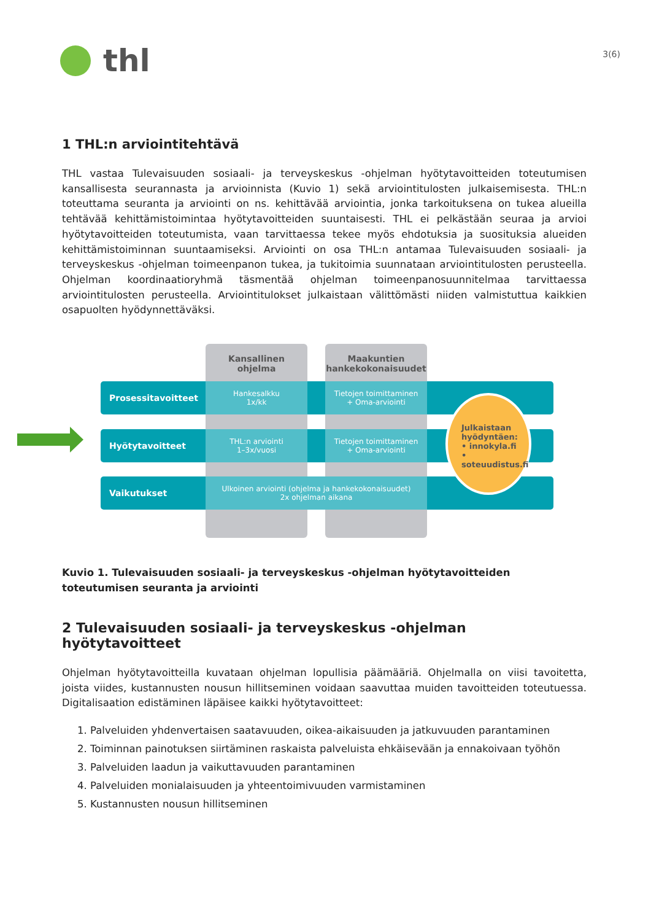thl
3(6)
1 THL:n arviointitehtävä
THL vastaa Tulevaisuuden sosiaali- ja terveyskeskus -ohjelman hyötytavoitteiden toteutumisen kansallisesta seurannasta ja arvioinnista (Kuvio 1) sekä arviointitulosten julkaisemisesta. THL:n toteuttama seuranta ja arviointi on ns. kehittävää arviointia, jonka tarkoituksena on tukea alueilla tehtävää kehittämistoimintaa hyötytavoitteiden suuntaisesti. THL ei pelkästään seuraa ja arvioi hyötytavoitteiden toteutumista, vaan tarvittaessa tekee myös ehdotuksia ja suosituksia alueiden kehittämistoiminnan suuntaamiseksi. Arviointi on osa THL:n antamaa Tulevaisuuden sosiaali- ja terveyskeskus -ohjelman toimeenpanon tukea, ja tukitoimia suunnataan arviointitulosten perusteella. Ohjelman koordinaatioryhmä täsmentää ohjelman toimeenpanosuunnitelmaa tarvittaessa arviointitulosten perusteella. Arviointitulokset julkaistaan välittömästi niiden valmistuttua kaikkien osapuolten hyödynnettäväksi.
Kansallinen
ohjelma
Maakuntien
hankekokonaisuudet
Prosessitavoitteet
Hyötytavoitteet
Vaikutukset
Hankesalkku
1x/kk
Tietojen toimittaminen
+ Oma-arviointi
THL:n arviointi
1–3x/vuosi
Tietojen toimittaminen
+ Oma-arviointi
Ulkoinen arviointi (ohjelma ja hankekokonaisuudet)
2x ohjelman aikana
Julkaistaan
hyödyntäen:
• innokyla.fi
• soteuudistus.fi
Kuvio 1. Tulevaisuuden sosiaali- ja terveyskeskus -ohjelman hyötytavoitteiden toteutumisen seuranta ja arviointi
2 Tulevaisuuden sosiaali- ja terveyskeskus -ohjelman hyötytavoitteet
Ohjelman hyötytavoitteilla kuvataan ohjelman lopullisia päämääriä. Ohjelmalla on viisi tavoitetta, joista viides, kustannusten nousun hillitseminen voidaan saavuttaa muiden tavoitteiden toteutuessa. Digitalisaation edistäminen läpäisee kaikki hyötytavoitteet:
1. Palveluiden yhdenvertaisen saatavuuden, oikea-aikaisuuden ja jatkuvuuden parantaminen
2. Toiminnan painotuksen siirtäminen raskaista palveluista ehkäisevään ja ennakoivaan työhön
3. Palveluiden laadun ja vaikuttavuuden parantaminen
4. Palveluiden monialaisuuden ja yhteentoimivuuden varmistaminen
5. Kustannusten nousun hillitseminen